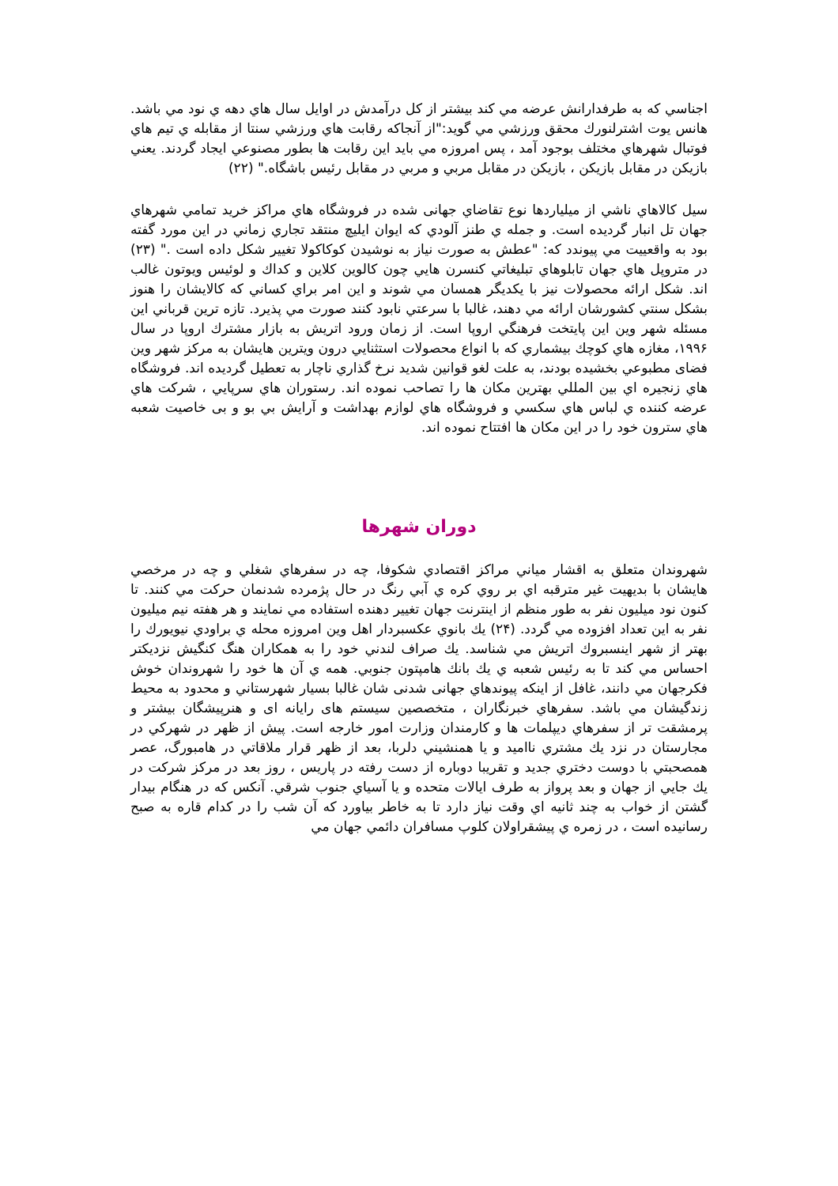اجناسي كه به طرفدارانش عرضه مي كند بيشتر از كل درآمدش در اوايل سال هاي دهه ي نود مي باشد. هانس يوت اشترلنورك محقق ورزشي مي گويد:"از آنجاكه رقابت هاي ورزشي سنتا از مقابله ي تيم هاي فوتبال شهرهاي مختلف بوجود آمد ، پس امروزه مي بايد اين رقابت ها بطور مصنوعي ايجاد گردند. يعني بازيكن در مقابل بازيكن ، بازيكن در مقابل مربي و مربي در مقابل رئيس باشگاه." (٢٢)
سيل كالاهاي ناشي از ميلياردها نوع تقاضاي جهانى شده در فروشگاه هاي مراكز خريد تمامي شهرهاي جهان تل انبار گرديده است. و جمله ي طنز آلودي كه ايوان ايليچ منتقد تجاري زماني در اين مورد گفته بود به واقعييت مي پيوندد كه: "عطش به صورت نياز به نوشيدن كوكاكولا تغيير شكل داده است ." (٢٣) در متروپل هاي جهان تابلوهاي تبليغاتي كنسرن هايي چون كالوين كلاين و كداك و لوئيس ويوتون غالب اند. شكل ارائه محصولات نيز با يكديگر همسان مي شوند و اين امر براي كساني كه كالايشان را هنوز بشكل سنتي كشورشان ارائه مي دهند، غالبا با سرعتي نابود كنند صورت مي پذيرد. تازه ترين قرباني اين مسئله شهر وين اين پايتخت فرهنگي اروپا است. از زمان ورود اتريش به بازار مشترك اروپا در سال ١٩٩۶، مغازه هاي كوچك بيشماري كه با انواع محصولات استثنايي درون ويترين هايشان به مركز شهر وين فضاى مطبوعي بخشيده بودند، به علت لغو قوانين شديد نرخ گذاري ناچار به تعطيل گرديده اند. فروشگاه هاي زنجيره اي بين المللي بهترين مكان ها را تصاحب نموده اند. رستوران هاي سرپايي ، شركت هاي عرضه كننده ي لباس هاي سكسي و فروشگاه هاي لوازم بهداشت و آرايش بي بو و بى خاصيت شعبه هاي سترون خود را در اين مكان ها افتتاح نموده اند.
دوران شهرها
شهروندان متعلق به اقشار مياني مراكز اقتصادي شكوفا، چه در سفرهاي شغلي و چه در مرخصي هايشان با بديهيت غير مترقبه اي بر روي كره ي آبي رنگ در حال پژمرده شدنمان حركت مي كنند. تا كنون نود ميليون نفر به طور منظم از اينترنت جهان تغيير دهنده استفاده مي نمايند و هر هفته نيم ميليون نفر به اين تعداد افزوده مي گردد. (٢۴) يك بانوي عكسبردار اهل وين امروزه محله ي براودي نيويورك را بهتر از شهر اينسبروك اتريش مي شناسد. يك صراف لندني خود را به همكاران هنگ كنگيش نزديكتر احساس مي كند تا به رئيس شعبه ي يك بانك هامپتون جنوبي. همه ي آن ها خود را شهروندان خوش فكرجهان مي دانند، غافل از اينكه پيوندهاي جهانى شدنى شان غالبا بسيار شهرستاني و محدود به محيط زندگيشان مي باشد. سفرهاي خبرنگاران ، متخصصين سيستم هاى رايانه اى و هنرپيشگان بيشتر و پرمشقت تر از سفرهاي ديپلمات ها و كارمندان وزارت امور خارجه است. پيش از ظهر در شهركي در مجارستان در نزد يك مشتري نااميد و يا همنشيني دلربا، بعد از ظهر قرار ملاقاتي در هامبورگ، عصر همصحبتي با دوست دختري جديد و تقريبا دوباره از دست رفته در پاريس ، روز بعد در مركز شركت در يك جايي از جهان و بعد پرواز به طرف ايالات متحده و يا آسياي جنوب شرقي. آنكس كه در هنگام بيدار گشتن از خواب به چند ثانيه اي وقت نياز دارد تا به خاطر بياورد كه آن شب را در كدام قاره به صبح رسانيده است ، در زمره ي پيشقراولان كلوپ مسافران دائمي جهان مي